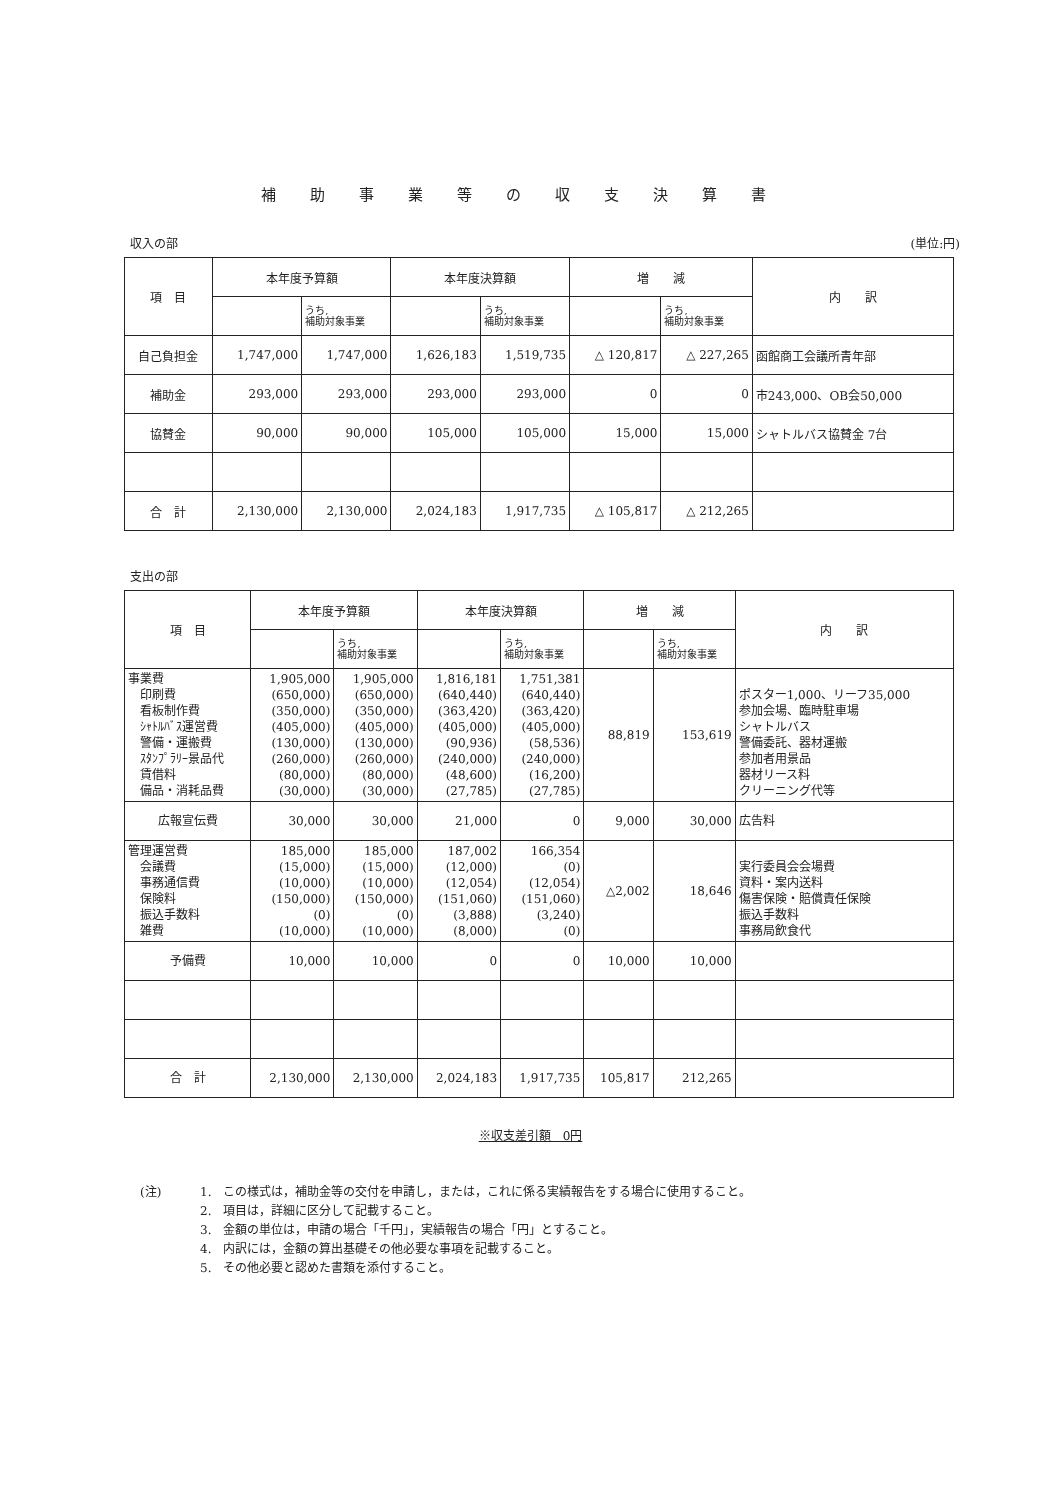補助事業等の収支決算書
収入の部 (単位:円)
| 項 目 | 本年度予算額 | | 本年度決算額 | | 増 減 | | 内 訳 |
| --- | --- | --- | --- | --- | --- | --- | --- |
| | | うち, 補助対象事業 | | うち, 補助対象事業 | | うち, 補助対象事業 | |
| 自己負担金 | 1,747,000 | 1,747,000 | 1,626,183 | 1,519,735 | △ 120,817 | △ 227,265 | 函館商工会議所青年部 |
| 補助金 | 293,000 | 293,000 | 293,000 | 293,000 | 0 | 0 | 市243,000、OB会50,000 |
| 協賛金 | 90,000 | 90,000 | 105,000 | 105,000 | 15,000 | 15,000 | シャトルバス協賛金 7台 |
| 合 計 | 2,130,000 | 2,130,000 | 2,024,183 | 1,917,735 | △ 105,817 | △ 212,265 | |
支出の部
| 項 目 | 本年度予算額 | | 本年度決算額 | | 増 減 | | 内 訳 |
| --- | --- | --- | --- | --- | --- | --- | --- |
| | | うち, 補助対象事業 | | うち, 補助対象事業 | | うち, 補助対象事業 | |
| 事業費 印刷費 看板制作費 ｼｬﾄﾙﾊﾞｽ運営費 警備・運搬費 ｽﾀﾝﾌﾟﾗﾘｰ景品代 賃借料 備品・消耗品費 | 1,905,000 (650,000) (350,000) (405,000) (130,000) (260,000) (80,000) (30,000) | 1,905,000 (650,000) (350,000) (405,000) (130,000) (260,000) (80,000) (30,000) | 1,816,181 (640,440) (363,420) (405,000) (90,936) (240,000) (48,600) (27,785) | 1,751,381 (640,440) (363,420) (405,000) (58,536) (240,000) (16,200) (27,785) | 88,819 | 153,619 | ポスター1,000、リーフ35,000 参加会場、臨時駐車場 シャトルバス 警備委託、器材運搬 参加者用景品 器材リース料 クリーニング代等 |
| 広報宣伝費 | 30,000 | 30,000 | 21,000 | 0 | 9,000 | 30,000 | 広告料 |
| 管理運営費 会議費 事務通信費 保険料 振込手数料 雑費 | 185,000 (15,000) (10,000) (150,000) (0) (10,000) | 185,000 (15,000) (10,000) (150,000) (0) (10,000) | 187,002 (12,000) (12,054) (151,060) (3,888) (8,000) | 166,354 (0) (12,054) (151,060) (3,240) (0) | △2,002 | 18,646 | 実行委員会会場費 資料・案内送料 傷害保険・賠償責任保険 振込手数料 事務局飲食代 |
| 予備費 | 10,000 | 10,000 | 0 | 0 | 10,000 | 10,000 | |
| 合 計 | 2,130,000 | 2,130,000 | 2,024,183 | 1,917,735 | 105,817 | 212,265 | |
※収支差引額　0円
(注) 1.　この様式は，補助金等の交付を申請し，または，これに係る実績報告をする場合に使用すること。
2.　項目は，詳細に区分して記載すること。
3.　金額の単位は，申請の場合「千円」，実績報告の場合「円」とすること。
4.　内訳には，金額の算出基礎その他必要な事項を記載すること。
5.　その他必要と認めた書類を添付すること。